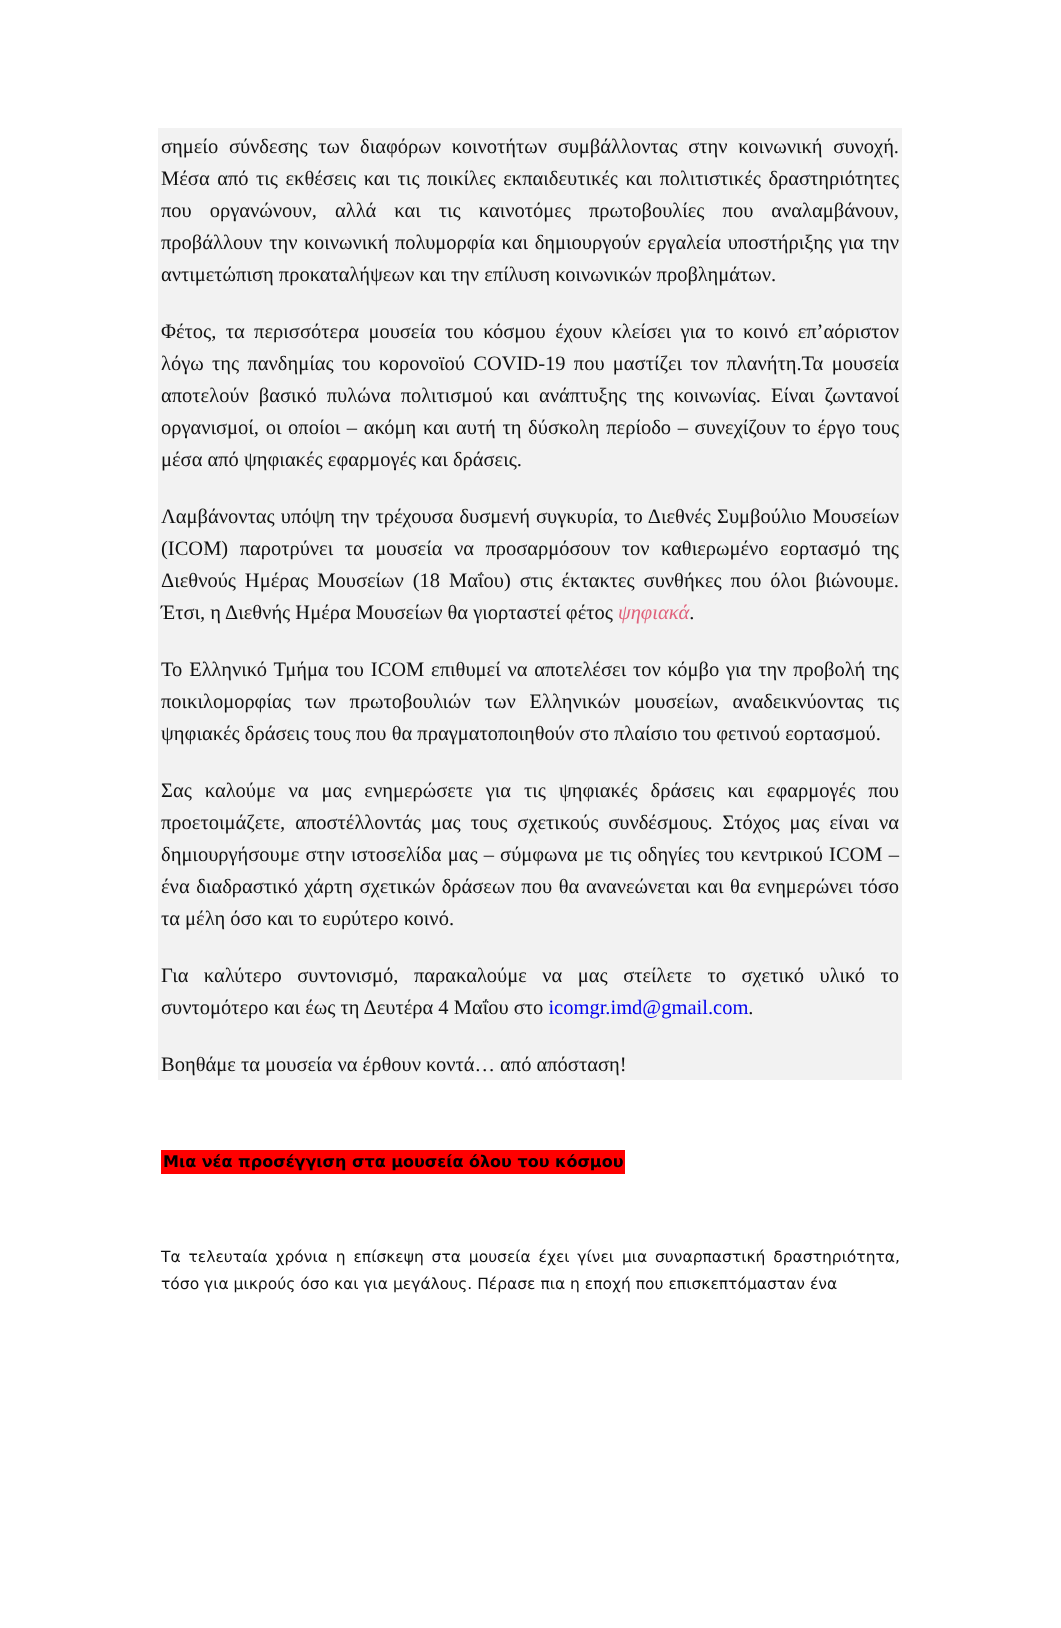σημείο σύνδεσης των διαφόρων κοινοτήτων συμβάλλοντας στην κοινωνική συνοχή. Μέσα από τις εκθέσεις και τις ποικίλες εκπαιδευτικές και πολιτιστικές δραστηριότητες που οργανώνουν, αλλά και τις καινοτόμες πρωτοβουλίες που αναλαμβάνουν, προβάλλουν την κοινωνική πολυμορφία και δημιουργούν εργαλεία υποστήριξης για την αντιμετώπιση προκαταλήψεων και την επίλυση κοινωνικών προβλημάτων.
Φέτος, τα περισσότερα μουσεία του κόσμου έχουν κλείσει για το κοινό επ’αόριστον λόγω της πανδημίας του κορονοϊού COVID-19 που μαστίζει τον πλανήτη.Τα μουσεία αποτελούν βασικό πυλώνα πολιτισμού και ανάπτυξης της κοινωνίας. Είναι ζωντανοί οργανισμοί, οι οποίοι – ακόμη και αυτή τη δύσκολη περίοδο – συνεχίζουν το έργο τους μέσα από ψηφιακές εφαρμογές και δράσεις.
Λαμβάνοντας υπόψη την τρέχουσα δυσμενή συγκυρία, το Διεθνές Συμβούλιο Μουσείων (ICOM) παροτρύνει τα μουσεία να προσαρμόσουν τον καθιερωμένο εορτασμό της Διεθνούς Ημέρας Μουσείων (18 Μαΐου) στις έκτακτες συνθήκες που όλοι βιώνουμε. Έτσι, η Διεθνής Ημέρα Μουσείων θα γιορταστεί φέτος ψηφιακά.
Το Ελληνικό Τμήμα του ICOM επιθυμεί να αποτελέσει τον κόμβο για την προβολή της ποικιλομορφίας των πρωτοβουλιών των Ελληνικών μουσείων, αναδεικνύοντας τις ψηφιακές δράσεις τους που θα πραγματοποιηθούν στο πλαίσιο του φετινού εορτασμού.
Σας καλούμε να μας ενημερώσετε για τις ψηφιακές δράσεις και εφαρμογές που προετοιμάζετε, αποστέλλοντάς μας τους σχετικούς συνδέσμους. Στόχος μας είναι να δημιουργήσουμε στην ιστοσελίδα μας – σύμφωνα με τις οδηγίες του κεντρικού ICOM – ένα διαδραστικό χάρτη σχετικών δράσεων που θα ανανεώνεται και θα ενημερώνει τόσο τα μέλη όσο και το ευρύτερο κοινό.
Για καλύτερο συντονισμό, παρακαλούμε να μας στείλετε το σχετικό υλικό το συντομότερο και έως τη Δευτέρα 4 Μαΐου στο icomgr.imd@gmail.com.
Βοηθάμε τα μουσεία να έρθουν κοντά… από απόσταση!
Μια νέα προσέγγιση στα μουσεία όλου του κόσμου
Τα τελευταία χρόνια η επίσκεψη στα μουσεία έχει γίνει μια συναρπαστική δραστηριότητα, τόσο για μικρούς όσο και για μεγάλους. Πέρασε πια η εποχή που επισκεπτόμασταν ένα